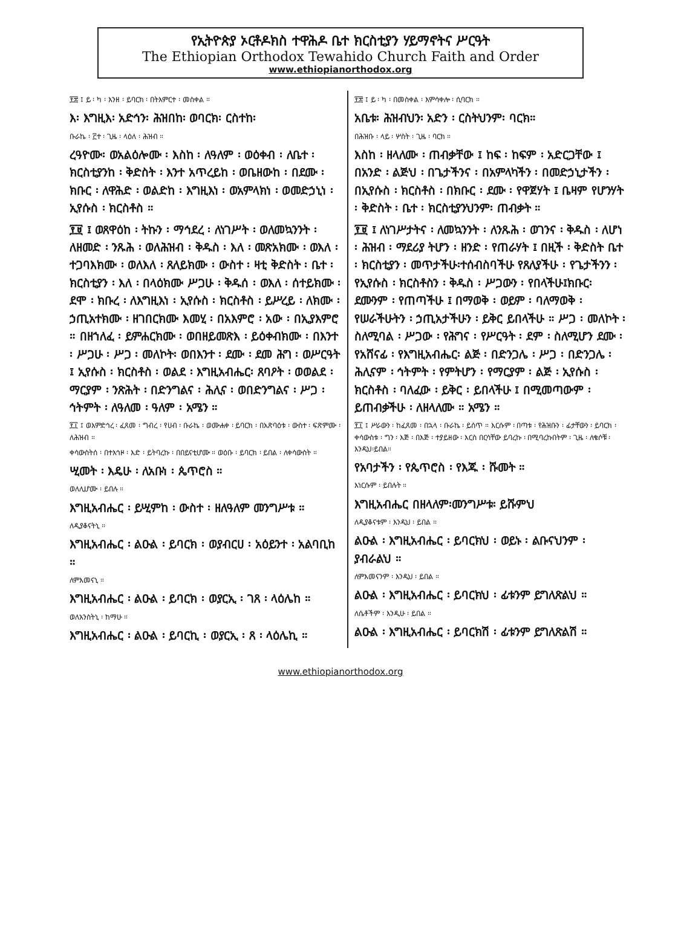የኢትዮጵያ ኦርቶዶክስ ተዋሕዶ ቤተ ክርስቲያን ሃይማኖትና ሥርዓት
The Ethiopian Orthodox Tewahido Church Faith and Order
www.ethiopianorthodox.org
፻፰ ፤ ይ ፡ ካ ፡ እንዘ ፡ ይባርክ ፡ በትእምርተ ፡ መስቀል ።
እ፡ እግዚእ፡ አድኅን፡ ሕዝበከ፡ ወባርክ፡ ርስተከ፡
ቡራኬ ፡ ፫ተ ፡ ጊዜ ፡ ላዕለ ፡ ሕዝብ ።
ረዓዮሙ፡ ወአልዕሎሙ ፡ እስከ ፡ ለዓለም ፡ ወዕቀብ ፡ ለቤተ ፡ ክርስቲያንከ ፡ ቅድስት ፡ እንተ አጥረይከ ፡ ወቤዘውከ ፡ በደሙ ፡ ክቡር ፡ ለዋሕድ ፡ ወልድከ ፡ እግዚእነ ፡ ወአምላክነ ፡ ወመድኃኒነ ፡ ኢየሱስ ፡ ክርስቶስ ።
፻፱ ፤ ወጸዋዕከ ፡ ትኩን ፡ ማኅደረ ፡ ለነገሥት ፡ ወለመኳንንት ፡ ለዘመድ ፡ ንጹሕ ፡ ወለሕዝብ ፡ ቅዱስ ፡ እለ ፡ መጽአክሙ ፡ ወእለ ፡ ተጋባእክሙ ፡ ወለእለ ፡ ጸለይክሙ ፡ ውስተ ፡ ዛቲ ቅድስት ፡ ቤተ ፡ ክርስቲያን ፡ እለ ፡ በላዕክሙ ሥጋሁ ፡ ቅዱሰ ፡ ወእለ ፡ ሰተይክሙ ፡ ደሞ ፡ ክቡረ ፡ ለእግዚእነ ፡ ኢየሱስ ፡ ክርስቶስ ፡ ይሥረይ ፡ ለክሙ ፡ ኃጢአተክሙ ፡ ዘገበርክሙ እመሂ ፡ በአእምሮ ፡ አው ፡ በኢያእምሮ ። በዘኀለፈ ፡ ይምሐርክሙ ፡ ወበዘይመጽእ ፡ ይዕቀብክሙ ፡ በእንተ ፡ ሥጋሁ ፡ ሥጋ ፡ መለኮት፡ ወበእንተ ፡ ደሙ ፡ ደመ ሕግ ፡ ወሥርዓት ፤ ኢየሱስ ፡ ክርስቶስ ፡ ወልደ ፡ እግዚአብሔር፡ ጸባዖት ፡ ወወልደ ፡ ማርያም ፡ ንጽሕት ፡ በድንግልና ፡ ሕሊና ፡ ወበድንግልና ፡ ሥጋ ፡ ኅትምት ፡ ለዓለመ ፡ ዓለም ፡ አሜን ።
፻፲ ፤ ወእምድኅረ ፡ ፈጸመ ፡ ግብረ ፡ የሀብ ፡ ቡራኬ ፡ ወሙሐቀ ፡ ይባርክ ፡ በአጽባዕቱ ፡ ውስተ ፡ ፍጽምሙ ፡ ለሕዝብ ።
ቀሳውስትሰ ፡ በተእኅዞ ፡ እድ ፡ ይትባረኩ ፡ በበይናቲሆሙ ። ወዕቡ ፡ ይባርክ ፡ ይበል ፡ ለቀሳውስት ።
ሢመት ፡ እዴሁ ፡ ለአቡነ ፡ ጴጥሮስ ።
ወለሊሆሙ ፡ ይበሉ ።
እግዚአብሔር ፡ ይሢምከ ፡ ውስተ ፡ ዘለዓለም መንግሥቱ ።
ለዲያቆናትኒ ።
እግዚአብሔር ፡ ልዑል ፡ ይባርክ ፡ ወያብርሀ ፡ አዕይንተ ፡ አልባቢከ ።
ለምእመናኒ ።
እግዚአብሔር ፡ ልዑል ፡ ይባርክ ፡ ወያርኢ ፡ ገጸ ፡ ላዕሌከ ።
ወለአንስትኒ ፡ ከማሁ ።
እግዚአብሔር ፡ ልዑል ፡ ይባርኪ ፡ ወያርኢ ፡ ጸ ፡ ላዕሌኪ ።
፻፰ ፤ ይ ፡ ካ ፡ በመስቀል ፡ እምሳቀሎ ፡ ሲባርክ ።
አቤቱ፡ ሕዝብህን፡ አድን ፡ ርስትህንም፡ ባርክ።
በሕዝቡ ፡ ላይ ፡ ሦስት ፡ ጊዜ ፡ ባርክ ።
እስከ ፡ ዘላለሙ ፡ ጠብቃቸው ፤ ከፍ ፡ ከፍም ፡ አድርጋቸው ፤ በአንድ ፡ ልጅህ ፡ በጌታችንና ፡ በአምላካችን ፡ በመድኃኒታችን ፡ በኢየሱስ ፡ ክርስቶስ ፡ በክቡር ፡ ደሙ ፡ የዋጀሃት ፤ ቤዛም የሆንሃት ፡ ቅድስት ፡ ቤተ ፡ ክርስቲያንህንም፡ ጠብቃት ።
፻፱ ፤ ለነገሥታትና ፡ ለመኳንንት ፡ ለንጹሕ ፡ ወገንና ፡ ቅዱስ ፡ ለሆነ ፡ ሕዝብ ፡ ማደሪያ ትሆን ፡ ዘንድ ፡ የጠራሃት ፤ በዚች ፡ ቅድስት ቤተ ፡ ክርስቲያን ፡ መጥታችሁ፡ተሰብስባችሁ የጸለያችሁ ፡ የጌታችንን ፡ የኢየሱስ ፡ ክርስቶስን ፡ ቅዱስ ፡ ሥጋውን ፡ የበላችሁ፤ክቡር፡ ደሙንም ፡ የጠጣችሁ ፤ በማወቅ ፡ ወይም ፡ ባለማወቅ ፡ የሠራችሁትን ፡ ኃጢአታችሁን ፡ ይቅር ይበላችሁ ። ሥጋ ፡ መለኮት ፡ ስለሚባል ፡ ሥጋው ፡ የሕግና ፡ የሥርዓት ፡ ደም ፡ ስለሚሆን ደሙ ፡ የአሸናፊ ፡ የእግዚአብሔር፡ ልጅ ፡ በድንጋሌ ፡ ሥጋ ፡ በድንጋሌ ፡ ሕሊናም ፡ ኅትምት ፡ የምትሆን ፡ የማርያም ፡ ልጅ ፡ ኢየሱስ ፡ ክርስቶስ ፡ ባለፈው ፡ ይቅር ፡ ይበላችሁ ፤ በሚመጣውም ፡ ይጠብቃችሁ ፡ ለዘላለሙ ። አሜን ።
፻፲ ፤ ሥራውን ፡ ከፈጸመ ፡ በኋላ ፡ ቡራኬ ፡ ይሰጥ ። እርሱም ፡ በጣቱ ፡ የሕዝቡን ፡ ፊታቸውን ፡ ይባርክ ፡ ቀሳውስቱ ፡ ግን ፡ እጅ ፡ በእጅ ፡ ተያይዘው ፡ እርስ በርሳቸው ይባረኩ ፡ በሚባረኩበትም ፡ ጊዜ ፡ ለቄሶቹ ፡ እንዲህ፡ይበል።
የአባታችን ፡ የጴጥሮስ ፡ የእጁ ፡ ሹመት ።
እነርሱም ፡ ይበሉት ።
እግዚአብሔር በዘላለም፡መንግሥቱ፡ ይሹምህ
ለዲያቆናቱም ፡ እንዲህ ፡ ይበል ።
ልዑል ፡ እግዚአብሔር ፡ ይባርክህ ፡ ወይኑ ፡ ልቡናህንም ፡ ያብራልህ ።
ለምእመናንም ፡ እንዲህ ፡ ይበል ።
ልዑል ፡ እግዚአብሔር ፡ ይባርክህ ፡ ፊቱንም ይግለጽልህ ።
ለሴቶችም ፡ እንዲሁ ፡ ይበል ።
ልዑል ፡ እግዚአብሔር ፡ ይባርክሽ ፡ ፊቱንም ይግለጽልሽ ።
www.ethiopianorthodox.org